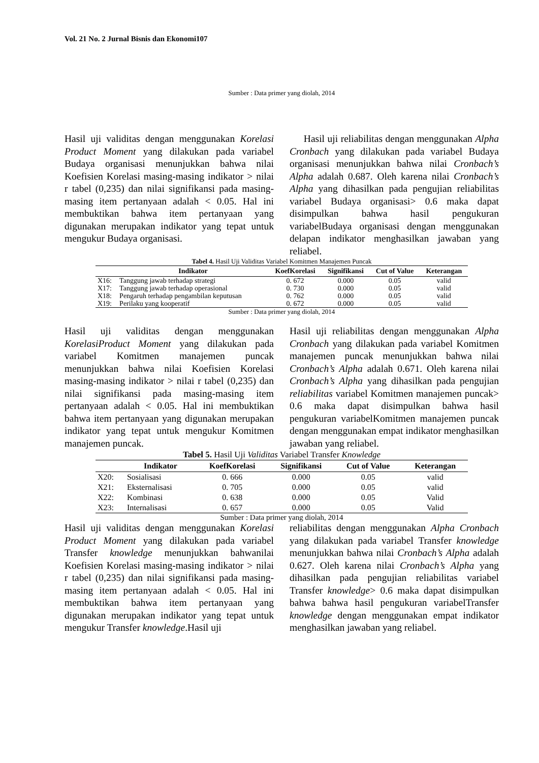Vol. 21 No. 2 Jurnal Bisnis dan Ekonomi107
Sumber : Data primer yang diolah, 2014
Hasil uji validitas dengan menggunakan Korelasi Product Moment yang dilakukan pada variabel Budaya organisasi menunjukkan bahwa nilai Koefisien Korelasi masing-masing indikator > nilai r tabel (0,235) dan nilai signifikansi pada masing-masing item pertanyaan adalah < 0.05. Hal ini membuktikan bahwa item pertanyaan yang digunakan merupakan indikator yang tepat untuk mengukur Budaya organisasi.
Hasil uji reliabilitas dengan menggunakan Alpha Cronbach yang dilakukan pada variabel Budaya organisasi menunjukkan bahwa nilai Cronbach’s Alpha adalah 0.687. Oleh karena nilai Cronbach’s Alpha yang dihasilkan pada pengujian reliabilitas variabel Budaya organisasi> 0.6 maka dapat disimpulkan bahwa hasil pengukuran variabelBudaya organisasi dengan menggunakan delapan indikator menghasilkan jawaban yang reliabel.
Tabel 4. Hasil Uji Validitas Variabel Komitmen Manajemen Puncak
| | Indikator | KoefKorelasi | Signifikansi | Cut of Value | Keterangan |
| --- | --- | --- | --- | --- | --- |
| X16: | Tanggung jawab terhadap strategi | 0. 672 | 0.000 | 0.05 | valid |
| X17: | Tanggung jawab terhadap operasional | 0. 730 | 0.000 | 0.05 | valid |
| X18: | Pengaruh terhadap pengambilan keputusan | 0. 762 | 0.000 | 0.05 | valid |
| X19: | Perilaku yang kooperatif | 0. 672 | 0.000 | 0.05 | valid |
Sumber : Data primer yang diolah, 2014
Hasil uji validitas dengan menggunakan KorelasiProduct Moment yang dilakukan pada variabel Komitmen manajemen puncak menunjukkan bahwa nilai Koefisien Korelasi masing-masing indikator > nilai r tabel (0,235) dan nilai signifikansi pada masing-masing item pertanyaan adalah < 0.05. Hal ini membuktikan bahwa item pertanyaan yang digunakan merupakan indikator yang tepat untuk mengukur Komitmen manajemen puncak.
Hasil uji reliabilitas dengan menggunakan Alpha Cronbach yang dilakukan pada variabel Komitmen manajemen puncak menunjukkan bahwa nilai Cronbach’s Alpha adalah 0.671. Oleh karena nilai Cronbach’s Alpha yang dihasilkan pada pengujian reliabilitas variabel Komitmen manajemen puncak> 0.6 maka dapat disimpulkan bahwa hasil pengukuran variabelKomitmen manajemen puncak dengan menggunakan empat indikator menghasilkan jawaban yang reliabel.
Tabel 5. Hasil Uji Validitas Variabel Transfer Knowledge
| | Indikator | KoefKorelasi | Signifikansi | Cut of Value | Keterangan |
| --- | --- | --- | --- | --- | --- |
| X20: | Sosialisasi | 0. 666 | 0.000 | 0.05 | valid |
| X21: | Eksternalisasi | 0. 705 | 0.000 | 0.05 | valid |
| X22: | Kombinasi | 0. 638 | 0.000 | 0.05 | Valid |
| X23: | Internalisasi | 0. 657 | 0.000 | 0.05 | Valid |
Sumber : Data primer yang diolah, 2014
Hasil uji validitas dengan menggunakan Korelasi Product Moment yang dilakukan pada variabel Transfer knowledge menunjukkan bahwanilai Koefisien Korelasi masing-masing indikator > nilai r tabel (0,235) dan nilai signifikansi pada masing-masing item pertanyaan adalah < 0.05. Hal ini membuktikan bahwa item pertanyaan yang digunakan merupakan indikator yang tepat untuk mengukur Transfer knowledge.Hasil uji
reliabilitas dengan menggunakan Alpha Cronbach yang dilakukan pada variabel Transfer knowledge menunjukkan bahwa nilai Cronbach’s Alpha adalah 0.627. Oleh karena nilai Cronbach’s Alpha yang dihasilkan pada pengujian reliabilitas variabel Transfer knowledge> 0.6 maka dapat disimpulkan bahwa bahwa hasil pengukuran variabelTransfer knowledge dengan menggunakan empat indikator menghasilkan jawaban yang reliabel.